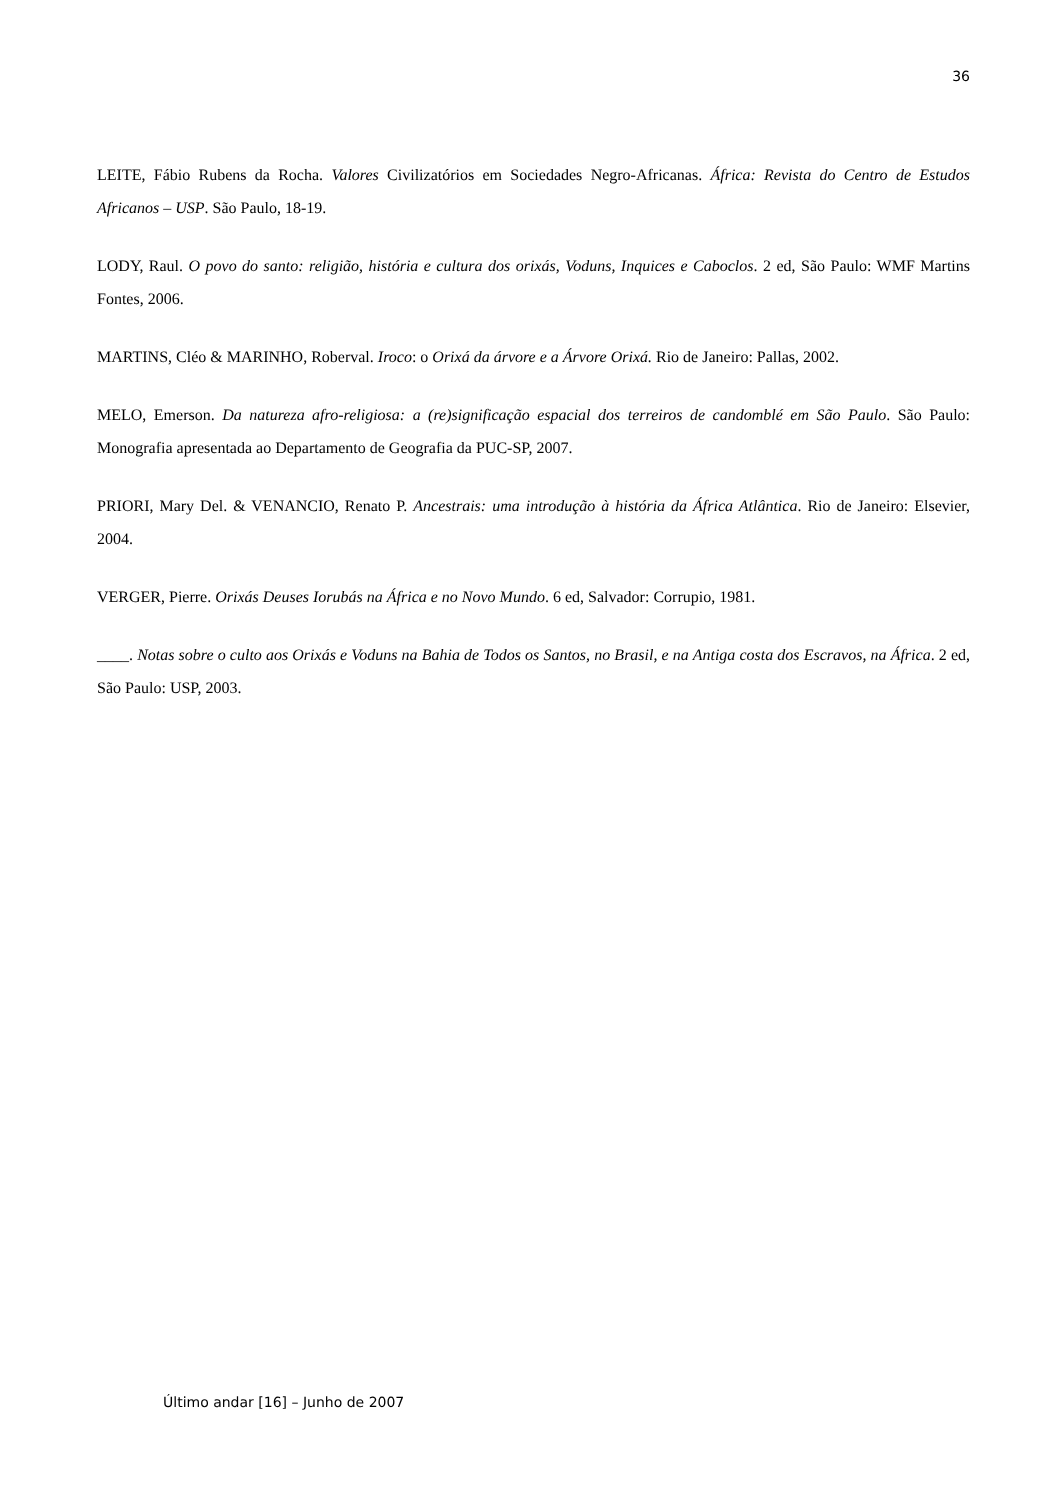36
LEITE, Fábio Rubens da Rocha. Valores Civilizatórios em Sociedades Negro-Africanas. África: Revista do Centro de Estudos Africanos – USP. São Paulo, 18-19.
LODY, Raul. O povo do santo: religião, história e cultura dos orixás, Voduns, Inquices e Caboclos. 2 ed, São Paulo: WMF Martins Fontes, 2006.
MARTINS, Cléo & MARINHO, Roberval. Iroco: o Orixá da árvore e a Árvore Orixá. Rio de Janeiro: Pallas, 2002.
MELO, Emerson. Da natureza afro-religiosa: a (re)significação espacial dos terreiros de candomblé em São Paulo. São Paulo: Monografia apresentada ao Departamento de Geografia da PUC-SP, 2007.
PRIORI, Mary Del. & VENANCIO, Renato P. Ancestrais: uma introdução à história da África Atlântica. Rio de Janeiro: Elsevier, 2004.
VERGER, Pierre. Orixás Deuses Iorubás na África e no Novo Mundo. 6 ed, Salvador: Corrupio, 1981.
____. Notas sobre o culto aos Orixás e Voduns na Bahia de Todos os Santos, no Brasil, e na Antiga costa dos Escravos, na África. 2 ed, São Paulo: USP, 2003.
Último andar [16] – Junho de 2007